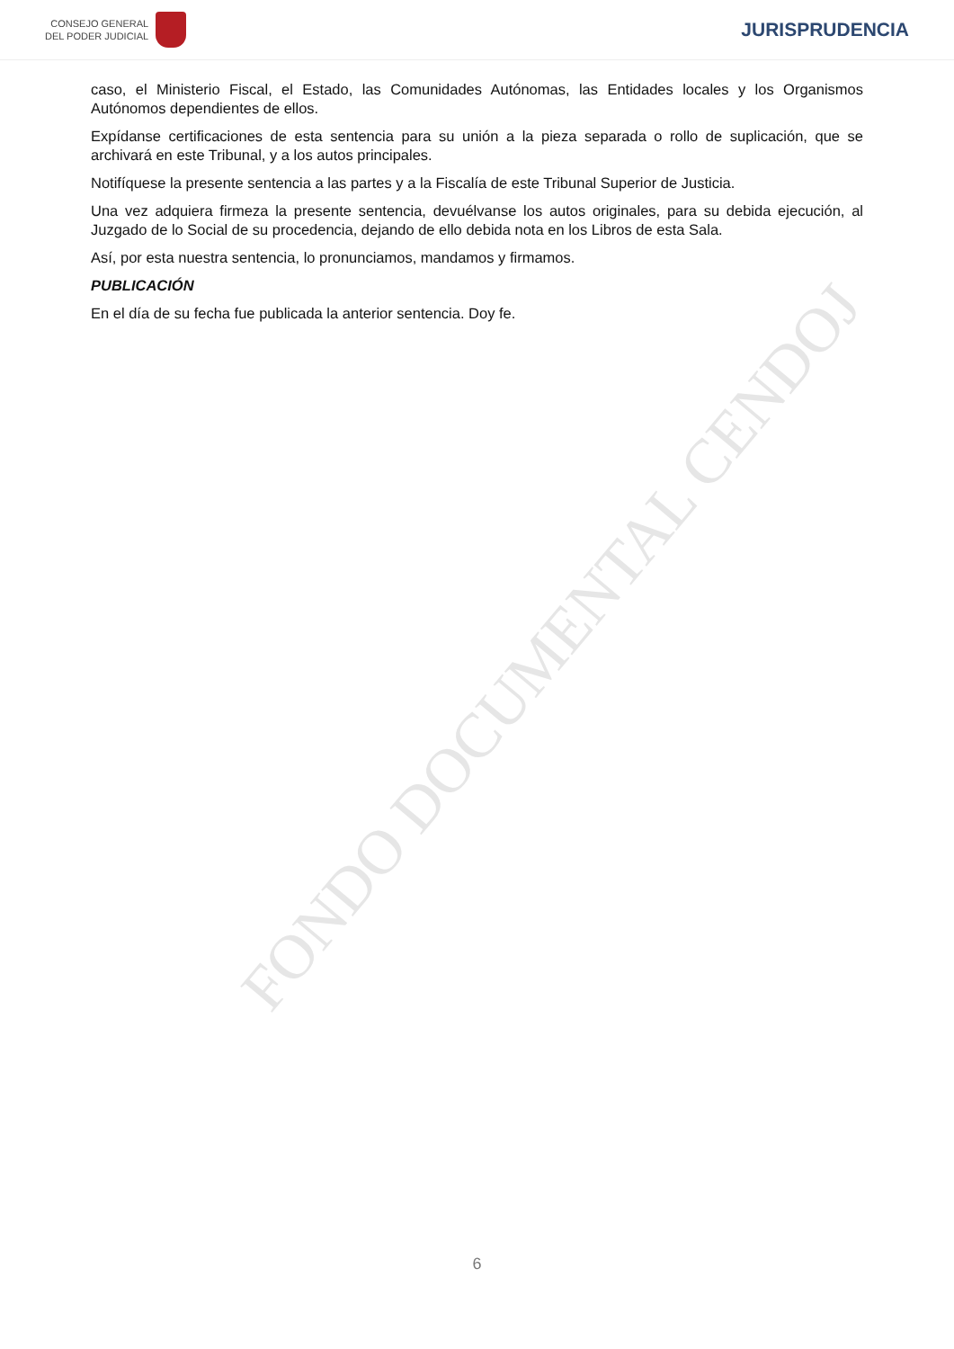FONDO DOCUMENTAL CENDOJ
CONSEJO GENERAL
DEL PODER JUDICIAL
JURISPRUDENCIA
caso, el Ministerio Fiscal, el Estado, las Comunidades Autónomas, las Entidades locales y los Organismos Autónomos dependientes de ellos.
Expídanse certificaciones de esta sentencia para su unión a la pieza separada o rollo de suplicación, que se archivará en este Tribunal, y a los autos principales.
Notifíquese la presente sentencia a las partes y a la Fiscalía de este Tribunal Superior de Justicia.
Una vez adquiera firmeza la presente sentencia, devuélvanse los autos originales, para su debida ejecución, al Juzgado de lo Social de su procedencia, dejando de ello debida nota en los Libros de esta Sala.
Así, por esta nuestra sentencia, lo pronunciamos, mandamos y firmamos.
PUBLICACIÓN
En el día de su fecha fue publicada la anterior sentencia. Doy fe.
6